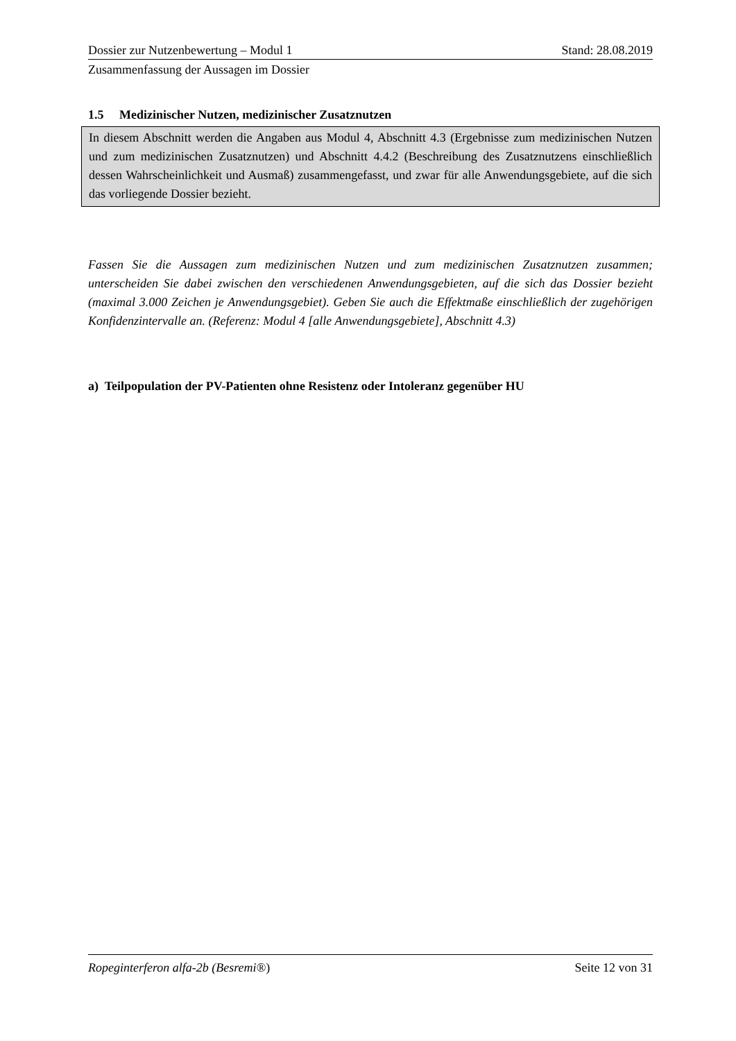Dossier zur Nutzenbewertung – Modul 1 Stand: 28.08.2019
Zusammenfassung der Aussagen im Dossier
1.5 Medizinischer Nutzen, medizinischer Zusatznutzen
In diesem Abschnitt werden die Angaben aus Modul 4, Abschnitt 4.3 (Ergebnisse zum medizinischen Nutzen und zum medizinischen Zusatznutzen) und Abschnitt 4.4.2 (Beschreibung des Zusatznutzens einschließlich dessen Wahrscheinlichkeit und Ausmaß) zusammengefasst, und zwar für alle Anwendungsgebiete, auf die sich das vorliegende Dossier bezieht.
Fassen Sie die Aussagen zum medizinischen Nutzen und zum medizinischen Zusatznutzen zusammen; unterscheiden Sie dabei zwischen den verschiedenen Anwendungsgebieten, auf die sich das Dossier bezieht (maximal 3.000 Zeichen je Anwendungsgebiet). Geben Sie auch die Effektmaße einschließlich der zugehörigen Konfidenzintervalle an. (Referenz: Modul 4 [alle Anwendungsgebiete], Abschnitt 4.3)
a) Teilpopulation der PV-Patienten ohne Resistenz oder Intoleranz gegenüber HU
Ropeginterferon alfa-2b (Besremi®) Seite 12 von 31